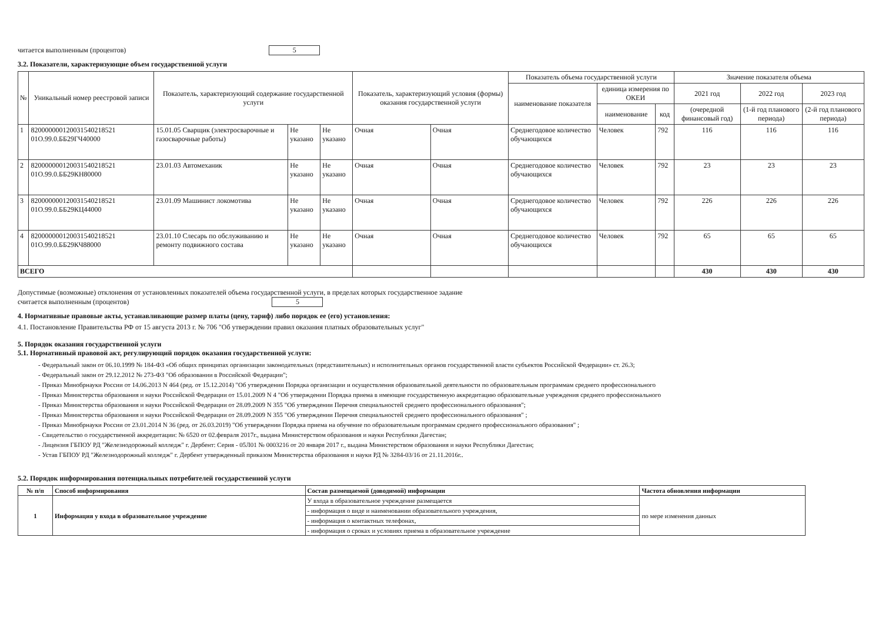читается выполненным (процентов) 5
3.2. Показатели, характеризующие объем государственной услуги
| № | Уникальный номер реестровой записи | Показатель, характеризующий содержание государственной услуги | | | Показатель, характеризующий условия (формы) оказания государственной услуги | | Показатель объема государственной услуги | | | Значение показателя объема | | |
| --- | --- | --- | --- | --- | --- | --- | --- | --- | --- | --- | --- | --- |
| | | | | | | | наименование показателя | единица измерения по ОКЕИ | | 2021 год | 2022 год | 2023 год |
| | | | | | | | | наименование | код | (очередной финансовый год) | (1-й год планового периода) | (2-й год планового периода) |
| 1 | 820000000120031540218521 01О.99.0.ББ29ГЧ40000 | 15.01.05 Сварщик (электросварочные и газосварочные работы) | Не указано | Не указано | Очная | Очная | Среднегодовое количество обучающихся | Человек | 792 | 116 | 116 | 116 |
| 2 | 820000000120031540218521 01О.99.0.ББ29КН80000 | 23.01.03 Автомеханик | Не указано | Не указано | Очная | Очная | Среднегодовое количество обучающихся | Человек | 792 | 23 | 23 | 23 |
| 3 | 820000000120031540218521 01О.99.0.ББ29КЦ44000 | 23.01.09 Машинист локомотива | Не указано | Не указано | Очная | Очная | Среднегодовое количество обучающихся | Человек | 792 | 226 | 226 | 226 |
| 4 | 820000000120031540218521 01О.99.0.ББ29КЧ88000 | 23.01.10 Слесарь по обслуживанию и ремонту подвижного состава | Не указано | Не указано | Очная | Очная | Среднегодовое количество обучающихся | Человек | 792 | 65 | 65 | 65 |
| ВСЕГО | | | | | | | | | | 430 | 430 | 430 |
Допустимые (возможные) отклонения от установленных показателей объема государственной услуги, в пределах которых государственное задание
считается выполненным (процентов) 5
4. Нормативные правовые акты, устанавливающие размер платы (цену, тариф) либо порядок ее (его) установления:
4.1. Постановление Правительства РФ от 15 августа 2013 г. № 706 "Об утверждении правил оказания платных образовательных услуг"
5. Порядок оказания государственной услуги
5.1. Нормативный правовой акт, регулирующий порядок оказания государственной услуги:
- Федеральный закон от 06.10.1999 № 184-ФЗ «Об общих принципах организации законодательных (представительных) и исполнительных органов государственной власти субъектов Российской Федерации» ст. 26.3;
- Федеральный закон от 29.12.2012 № 273-ФЗ "Об образовании в Российской Федерации";
- Приказ Минобрнауки России от 14.06.2013 N 464 (ред. от 15.12.2014) "Об утверждении Порядка организации и осуществления образовательной деятельности по образовательным программам среднего профессионального
- Приказ Министерства образования и науки Российской Федерации от 15.01.2009 N 4 "Об утверждении Порядка приема в имеющие государственную аккредитацию образовательные учреждения среднего профессионального
- Приказ Министерства образования и науки Российской Федерации от 28.09.2009 N 355 "Об утверждении Перечня специальностей среднего профессионального образования";
- Приказ Министерства образования и науки Российской Федерации от 28.09.2009 N 355 "Об утверждении Перечня специальностей среднего профессионального образования" ;
- Приказ Минобрнауки России от 23.01.2014 N 36 (ред. от 26.03.2019) "Об утверждении Порядка приема на обучение по образовательным программам среднего профессионального образования" ;
- Свидетельство о государственной аккредитации: № 6520 от 02.февраля 2017г., выдана Министерством образования и науки Республики Дагестан;
- Лицензия ГБПОУ РД "Железнодорожный колледж" г. Дербент: Серия - 05Л01 № 0003216 от 20 января 2017 г., выдана Министерством образования и науки Республики Дагестан;
- Устав ГБПОУ РД "Железнодорожный колледж" г. Дербент утвержденный приказом Министерства образования и науки РД № 3284-03/16 от 21.11.2016г..
5.2. Порядок информирования потенциальных потребителей государственной услуги
| № п/п | Способ информирования | Состав размещаемой (доводимой) информации | Частота обновления информации |
| --- | --- | --- | --- |
| 1 | Информация у входа в образовательное учреждение | У входа в образовательное учреждение размещается | по мере изменения данных |
| | | - информация о виде и наименовании образовательного учреждения, | |
| | | - информация о контактных телефонах, | |
| | | - информация о сроках и условиях приема в образовательное учреждение | |